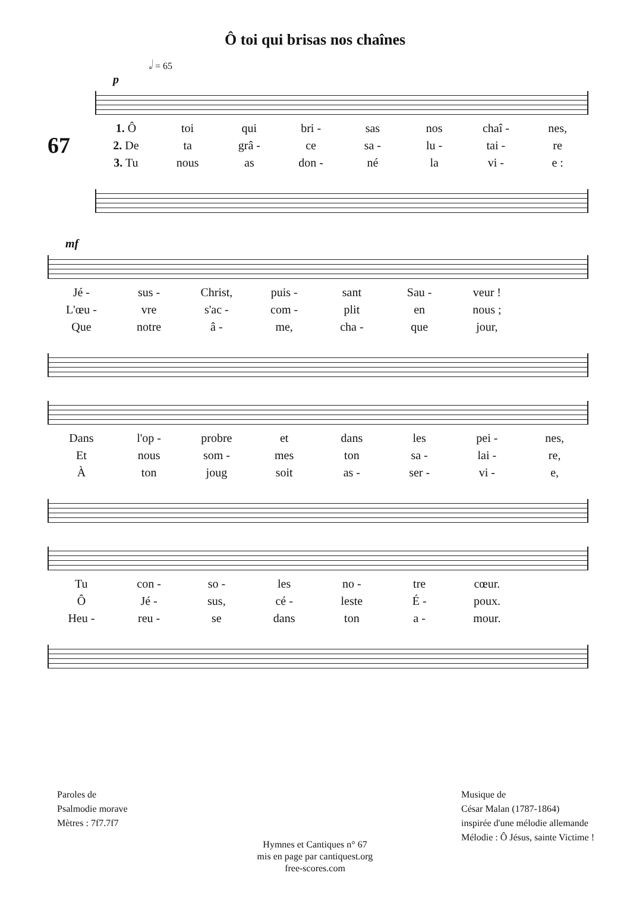Ô toi qui brisas nos chaînes
𝅗𝅥 = 65
p
67
1. Ô toi qui bri - sas nos chaî - nes,
2. De ta grâ - ce sa - lu - tai - re
3. Tu nous as don - né la vi - e :
mf
Jé - sus - Christ, puis - sant Sau - veur !
L'œu - vre s'ac - com - plit en nous ;
Que notre â - me, cha - que jour,
Dans l'op - probre et dans les pei - nes,
Et nous som - mes ton sa - lai - re,
Àton joug soit as - ser - vi - e,
Tu con - so - les no - tre cœur.
Ô Jé - sus, cé - leste É - poux.
Heu - reu - se dans ton a - mour.
Paroles de
Psalmodie morave
Mètres : 7f7.7f7
Musique de
César Malan (1787-1864)
inspirée d'une mélodie allemande
Mélodie : Ô Jésus, sainte Victime !
Hymnes et Cantiques n° 67
mis en page par cantiquest.org
free-scores.com